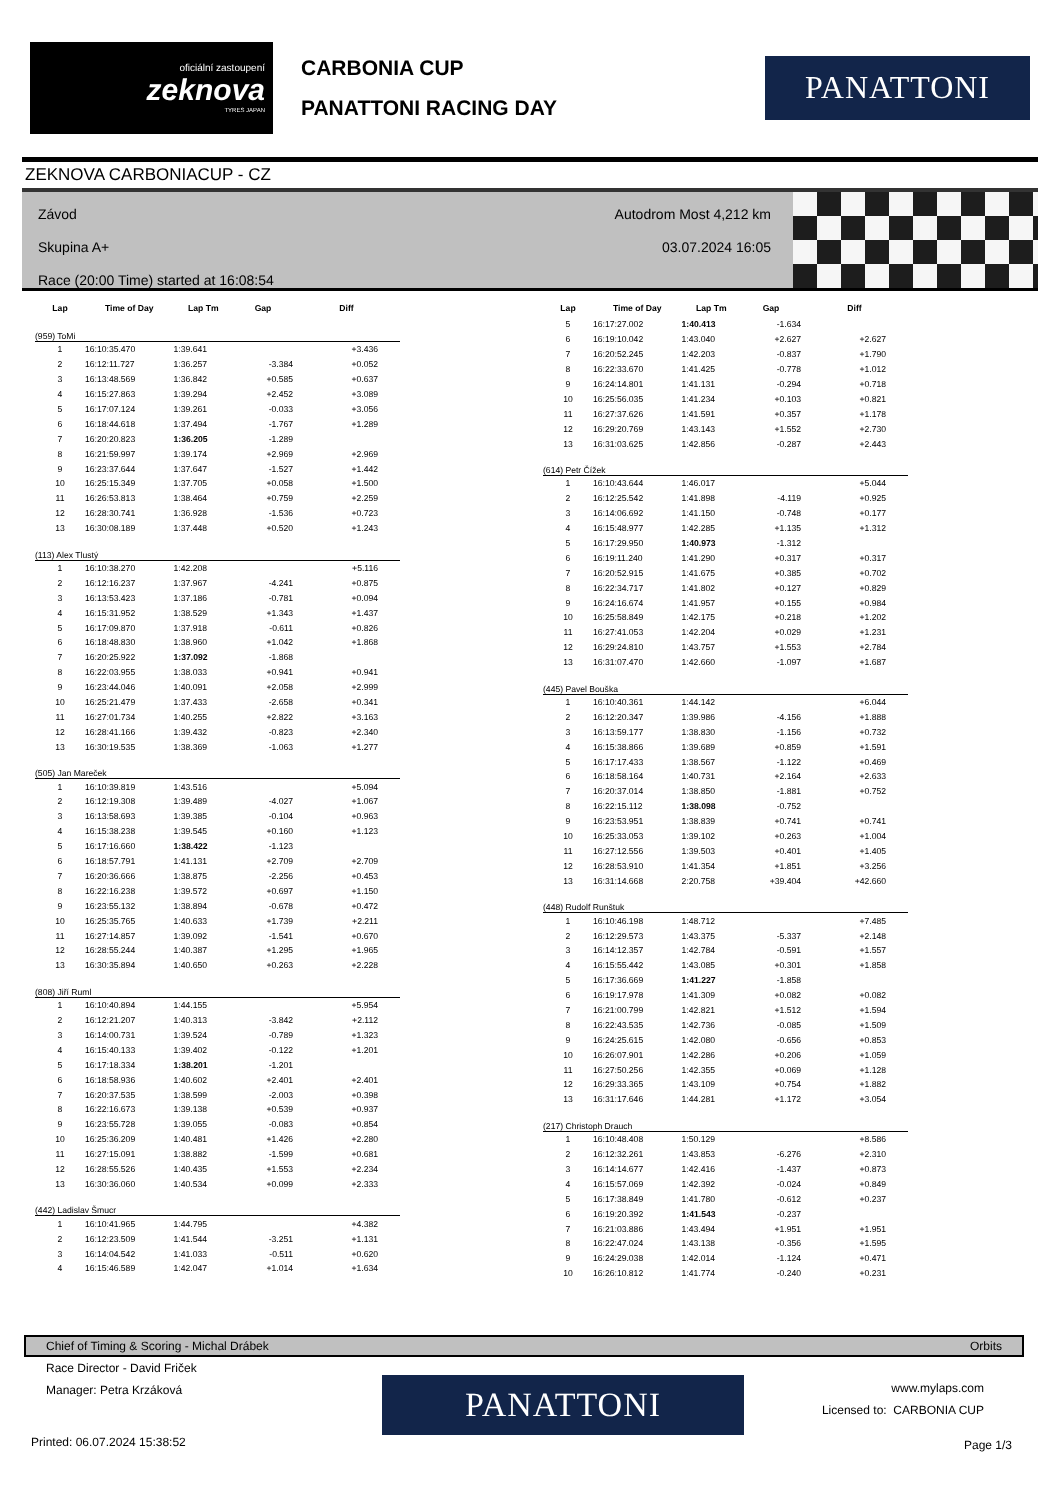oficiální zastoupení
zeknova
TYRES JAPAN
CARBONIA CUP
PANATTONI RACING DAY
PANATTONI
ZEKNOVA CARBONIACUP - CZ
Závod
Skupina A+
Race (20:00 Time) started at 16:08:54
Autodrom Most 4,212 km
03.07.2024 16:05
| Lap | Time of Day | Lap Tm | Gap | Diff |
| --- | --- | --- | --- | --- |
| (959) ToMi | | | | |
| 1 | 16:10:35.470 | 1:39.641 | | +3.436 |
| 2 | 16:12:11.727 | 1:36.257 | -3.384 | +0.052 |
| 3 | 16:13:48.569 | 1:36.842 | +0.585 | +0.637 |
| 4 | 16:15:27.863 | 1:39.294 | +2.452 | +3.089 |
| 5 | 16:17:07.124 | 1:39.261 | -0.033 | +3.056 |
| 6 | 16:18:44.618 | 1:37.494 | -1.767 | +1.289 |
| 7 | 16:20:20.823 | 1:36.205 | -1.289 | |
| 8 | 16:21:59.997 | 1:39.174 | +2.969 | +2.969 |
| 9 | 16:23:37.644 | 1:37.647 | -1.527 | +1.442 |
| 10 | 16:25:15.349 | 1:37.705 | +0.058 | +1.500 |
| 11 | 16:26:53.813 | 1:38.464 | +0.759 | +2.259 |
| 12 | 16:28:30.741 | 1:36.928 | -1.536 | +0.723 |
| 13 | 16:30:08.189 | 1:37.448 | +0.520 | +1.243 |
| (113) Alex Tlustý | | | | |
| 1 | 16:10:38.270 | 1:42.208 | | +5.116 |
| 2 | 16:12:16.237 | 1:37.967 | -4.241 | +0.875 |
| 3 | 16:13:53.423 | 1:37.186 | -0.781 | +0.094 |
| 4 | 16:15:31.952 | 1:38.529 | +1.343 | +1.437 |
| 5 | 16:17:09.870 | 1:37.918 | -0.611 | +0.826 |
| 6 | 16:18:48.830 | 1:38.960 | +1.042 | +1.868 |
| 7 | 16:20:25.922 | 1:37.092 | -1.868 | |
| 8 | 16:22:03.955 | 1:38.033 | +0.941 | +0.941 |
| 9 | 16:23:44.046 | 1:40.091 | +2.058 | +2.999 |
| 10 | 16:25:21.479 | 1:37.433 | -2.658 | +0.341 |
| 11 | 16:27:01.734 | 1:40.255 | +2.822 | +3.163 |
| 12 | 16:28:41.166 | 1:39.432 | -0.823 | +2.340 |
| 13 | 16:30:19.535 | 1:38.369 | -1.063 | +1.277 |
| (505) Jan Mareček | | | | |
| 1 | 16:10:39.819 | 1:43.516 | | +5.094 |
| 2 | 16:12:19.308 | 1:39.489 | -4.027 | +1.067 |
| 3 | 16:13:58.693 | 1:39.385 | -0.104 | +0.963 |
| 4 | 16:15:38.238 | 1:39.545 | +0.160 | +1.123 |
| 5 | 16:17:16.660 | 1:38.422 | -1.123 | |
| 6 | 16:18:57.791 | 1:41.131 | +2.709 | +2.709 |
| 7 | 16:20:36.666 | 1:38.875 | -2.256 | +0.453 |
| 8 | 16:22:16.238 | 1:39.572 | +0.697 | +1.150 |
| 9 | 16:23:55.132 | 1:38.894 | -0.678 | +0.472 |
| 10 | 16:25:35.765 | 1:40.633 | +1.739 | +2.211 |
| 11 | 16:27:14.857 | 1:39.092 | -1.541 | +0.670 |
| 12 | 16:28:55.244 | 1:40.387 | +1.295 | +1.965 |
| 13 | 16:30:35.894 | 1:40.650 | +0.263 | +2.228 |
| (808) Jiří Ruml | | | | |
| 1 | 16:10:40.894 | 1:44.155 | | +5.954 |
| 2 | 16:12:21.207 | 1:40.313 | -3.842 | +2.112 |
| 3 | 16:14:00.731 | 1:39.524 | -0.789 | +1.323 |
| 4 | 16:15:40.133 | 1:39.402 | -0.122 | +1.201 |
| 5 | 16:17:18.334 | 1:38.201 | -1.201 | |
| 6 | 16:18:58.936 | 1:40.602 | +2.401 | +2.401 |
| 7 | 16:20:37.535 | 1:38.599 | -2.003 | +0.398 |
| 8 | 16:22:16.673 | 1:39.138 | +0.539 | +0.937 |
| 9 | 16:23:55.728 | 1:39.055 | -0.083 | +0.854 |
| 10 | 16:25:36.209 | 1:40.481 | +1.426 | +2.280 |
| 11 | 16:27:15.091 | 1:38.882 | -1.599 | +0.681 |
| 12 | 16:28:55.526 | 1:40.435 | +1.553 | +2.234 |
| 13 | 16:30:36.060 | 1:40.534 | +0.099 | +2.333 |
| (442) Ladislav Šmucr | | | | |
| 1 | 16:10:41.965 | 1:44.795 | | +4.382 |
| 2 | 16:12:23.509 | 1:41.544 | -3.251 | +1.131 |
| 3 | 16:14:04.542 | 1:41.033 | -0.511 | +0.620 |
| 4 | 16:15:46.589 | 1:42.047 | +1.014 | +1.634 |
| Lap | Time of Day | Lap Tm | Gap | Diff |
| --- | --- | --- | --- | --- |
| 5 | 16:17:27.002 | 1:40.413 | -1.634 | |
| 6 | 16:19:10.042 | 1:43.040 | +2.627 | +2.627 |
| 7 | 16:20:52.245 | 1:42.203 | -0.837 | +1.790 |
| 8 | 16:22:33.670 | 1:41.425 | -0.778 | +1.012 |
| 9 | 16:24:14.801 | 1:41.131 | -0.294 | +0.718 |
| 10 | 16:25:56.035 | 1:41.234 | +0.103 | +0.821 |
| 11 | 16:27:37.626 | 1:41.591 | +0.357 | +1.178 |
| 12 | 16:29:20.769 | 1:43.143 | +1.552 | +2.730 |
| 13 | 16:31:03.625 | 1:42.856 | -0.287 | +2.443 |
| (614) Petr Čížek | | | | |
| 1 | 16:10:43.644 | 1:46.017 | | +5.044 |
| 2 | 16:12:25.542 | 1:41.898 | -4.119 | +0.925 |
| 3 | 16:14:06.692 | 1:41.150 | -0.748 | +0.177 |
| 4 | 16:15:48.977 | 1:42.285 | +1.135 | +1.312 |
| 5 | 16:17:29.950 | 1:40.973 | -1.312 | |
| 6 | 16:19:11.240 | 1:41.290 | +0.317 | +0.317 |
| 7 | 16:20:52.915 | 1:41.675 | +0.385 | +0.702 |
| 8 | 16:22:34.717 | 1:41.802 | +0.127 | +0.829 |
| 9 | 16:24:16.674 | 1:41.957 | +0.155 | +0.984 |
| 10 | 16:25:58.849 | 1:42.175 | +0.218 | +1.202 |
| 11 | 16:27:41.053 | 1:42.204 | +0.029 | +1.231 |
| 12 | 16:29:24.810 | 1:43.757 | +1.553 | +2.784 |
| 13 | 16:31:07.470 | 1:42.660 | -1.097 | +1.687 |
| (445) Pavel Bouška | | | | |
| 1 | 16:10:40.361 | 1:44.142 | | +6.044 |
| 2 | 16:12:20.347 | 1:39.986 | -4.156 | +1.888 |
| 3 | 16:13:59.177 | 1:38.830 | -1.156 | +0.732 |
| 4 | 16:15:38.866 | 1:39.689 | +0.859 | +1.591 |
| 5 | 16:17:17.433 | 1:38.567 | -1.122 | +0.469 |
| 6 | 16:18:58.164 | 1:40.731 | +2.164 | +2.633 |
| 7 | 16:20:37.014 | 1:38.850 | -1.881 | +0.752 |
| 8 | 16:22:15.112 | 1:38.098 | -0.752 | |
| 9 | 16:23:53.951 | 1:38.839 | +0.741 | +0.741 |
| 10 | 16:25:33.053 | 1:39.102 | +0.263 | +1.004 |
| 11 | 16:27:12.556 | 1:39.503 | +0.401 | +1.405 |
| 12 | 16:28:53.910 | 1:41.354 | +1.851 | +3.256 |
| 13 | 16:31:14.668 | 2:20.758 | +39.404 | +42.660 |
| (448) Rudolf Runštuk | | | | |
| 1 | 16:10:46.198 | 1:48.712 | | +7.485 |
| 2 | 16:12:29.573 | 1:43.375 | -5.337 | +2.148 |
| 3 | 16:14:12.357 | 1:42.784 | -0.591 | +1.557 |
| 4 | 16:15:55.442 | 1:43.085 | +0.301 | +1.858 |
| 5 | 16:17:36.669 | 1:41.227 | -1.858 | |
| 6 | 16:19:17.978 | 1:41.309 | +0.082 | +0.082 |
| 7 | 16:21:00.799 | 1:42.821 | +1.512 | +1.594 |
| 8 | 16:22:43.535 | 1:42.736 | -0.085 | +1.509 |
| 9 | 16:24:25.615 | 1:42.080 | -0.656 | +0.853 |
| 10 | 16:26:07.901 | 1:42.286 | +0.206 | +1.059 |
| 11 | 16:27:50.256 | 1:42.355 | +0.069 | +1.128 |
| 12 | 16:29:33.365 | 1:43.109 | +0.754 | +1.882 |
| 13 | 16:31:17.646 | 1:44.281 | +1.172 | +3.054 |
| (217) Christoph Drauch | | | | |
| 1 | 16:10:48.408 | 1:50.129 | | +8.586 |
| 2 | 16:12:32.261 | 1:43.853 | -6.276 | +2.310 |
| 3 | 16:14:14.677 | 1:42.416 | -1.437 | +0.873 |
| 4 | 16:15:57.069 | 1:42.392 | -0.024 | +0.849 |
| 5 | 16:17:38.849 | 1:41.780 | -0.612 | +0.237 |
| 6 | 16:19:20.392 | 1:41.543 | -0.237 | |
| 7 | 16:21:03.886 | 1:43.494 | +1.951 | +1.951 |
| 8 | 16:22:47.024 | 1:43.138 | -0.356 | +1.595 |
| 9 | 16:24:29.038 | 1:42.014 | -1.124 | +0.471 |
| 10 | 16:26:10.812 | 1:41.774 | -0.240 | +0.231 |
Chief of Timing & Scoring - Michal Drábek Orbits
Race Director - David Friček
Manager: Petra Krzáková
PANATTONI
www.mylaps.com
Licensed to: CARBONIA CUP
Printed: 06.07.2024 15:38:52 Page 1/3